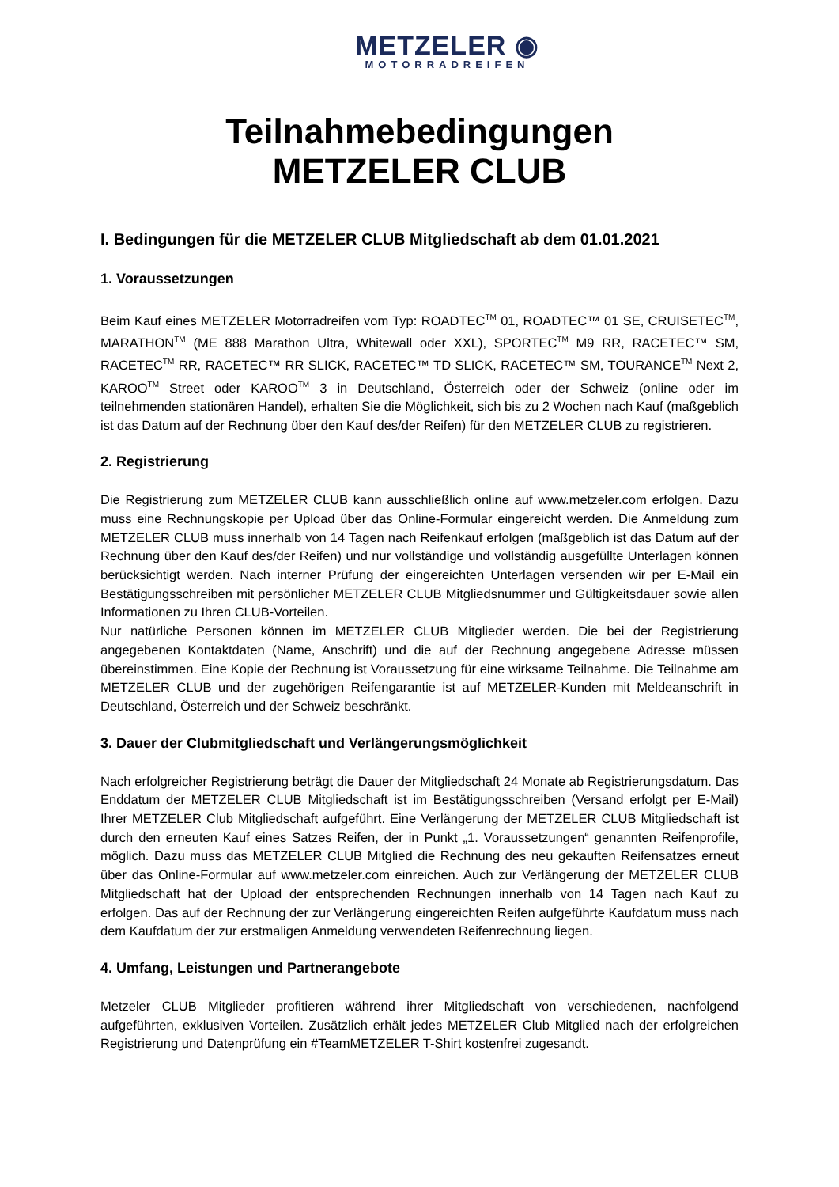METZELER ◉
MOTORRADREIFEN
Teilnahmebedingungen
METZELER CLUB
I. Bedingungen für die METZELER CLUB Mitgliedschaft ab dem 01.01.2021
1. Voraussetzungen
Beim Kauf eines METZELER Motorradreifen vom Typ: ROADTEC<sup>TM</sup> 01, ROADTEC™ 01 SE, CRUISETEC<sup>TM</sup>, MARATHON<sup>TM</sup> (ME 888 Marathon Ultra, Whitewall oder XXL), SPORTEC<sup>TM</sup> M9 RR, RACETEC™ SM, RACETEC<sup>TM</sup> RR, RACETEC™ RR SLICK, RACETEC™ TD SLICK, RACETEC™ SM, TOURANCE<sup>TM</sup> Next 2, KAROO<sup>TM</sup> Street oder KAROO<sup>TM</sup> 3 in Deutschland, Österreich oder der Schweiz (online oder im teilnehmenden stationären Handel), erhalten Sie die Möglichkeit, sich bis zu 2 Wochen nach Kauf (maßgeblich ist das Datum auf der Rechnung über den Kauf des/der Reifen) für den METZELER CLUB zu registrieren.
2. Registrierung
Die Registrierung zum METZELER CLUB kann ausschließlich online auf www.metzeler.com erfolgen. Dazu muss eine Rechnungskopie per Upload über das Online-Formular eingereicht werden. Die Anmeldung zum METZELER CLUB muss innerhalb von 14 Tagen nach Reifenkauf erfolgen (maßgeblich ist das Datum auf der Rechnung über den Kauf des/der Reifen) und nur vollständige und vollständig ausgefüllte Unterlagen können berücksichtigt werden. Nach interner Prüfung der eingereichten Unterlagen versenden wir per E-Mail ein Bestätigungsschreiben mit persönlicher METZELER CLUB Mitgliedsnummer und Gültigkeitsdauer sowie allen Informationen zu Ihren CLUB-Vorteilen.
Nur natürliche Personen können im METZELER CLUB Mitglieder werden. Die bei der Registrierung angegebenen Kontaktdaten (Name, Anschrift) und die auf der Rechnung angegebene Adresse müssen übereinstimmen. Eine Kopie der Rechnung ist Voraussetzung für eine wirksame Teilnahme. Die Teilnahme am METZELER CLUB und der zugehörigen Reifengarantie ist auf METZELER-Kunden mit Meldeanschrift in Deutschland, Österreich und der Schweiz beschränkt.
3. Dauer der Clubmitgliedschaft und Verlängerungsmöglichkeit
Nach erfolgreicher Registrierung beträgt die Dauer der Mitgliedschaft 24 Monate ab Registrierungsdatum. Das Enddatum der METZELER CLUB Mitgliedschaft ist im Bestätigungsschreiben (Versand erfolgt per E-Mail) Ihrer METZELER Club Mitgliedschaft aufgeführt. Eine Verlängerung der METZELER CLUB Mitgliedschaft ist durch den erneuten Kauf eines Satzes Reifen, der in Punkt „1. Voraussetzungen“ genannten Reifenprofile, möglich. Dazu muss das METZELER CLUB Mitglied die Rechnung des neu gekauften Reifensatzes erneut über das Online-Formular auf www.metzeler.com einreichen. Auch zur Verlängerung der METZELER CLUB Mitgliedschaft hat der Upload der entsprechenden Rechnungen innerhalb von 14 Tagen nach Kauf zu erfolgen. Das auf der Rechnung der zur Verlängerung eingereichten Reifen aufgeführte Kaufdatum muss nach dem Kaufdatum der zur erstmaligen Anmeldung verwendeten Reifenrechnung liegen.
4. Umfang, Leistungen und Partnerangebote
Metzeler CLUB Mitglieder profitieren während ihrer Mitgliedschaft von verschiedenen, nachfolgend aufgeführten, exklusiven Vorteilen. Zusätzlich erhält jedes METZELER Club Mitglied nach der erfolgreichen Registrierung und Datenprüfung ein #TeamMETZELER T-Shirt kostenfrei zugesandt.